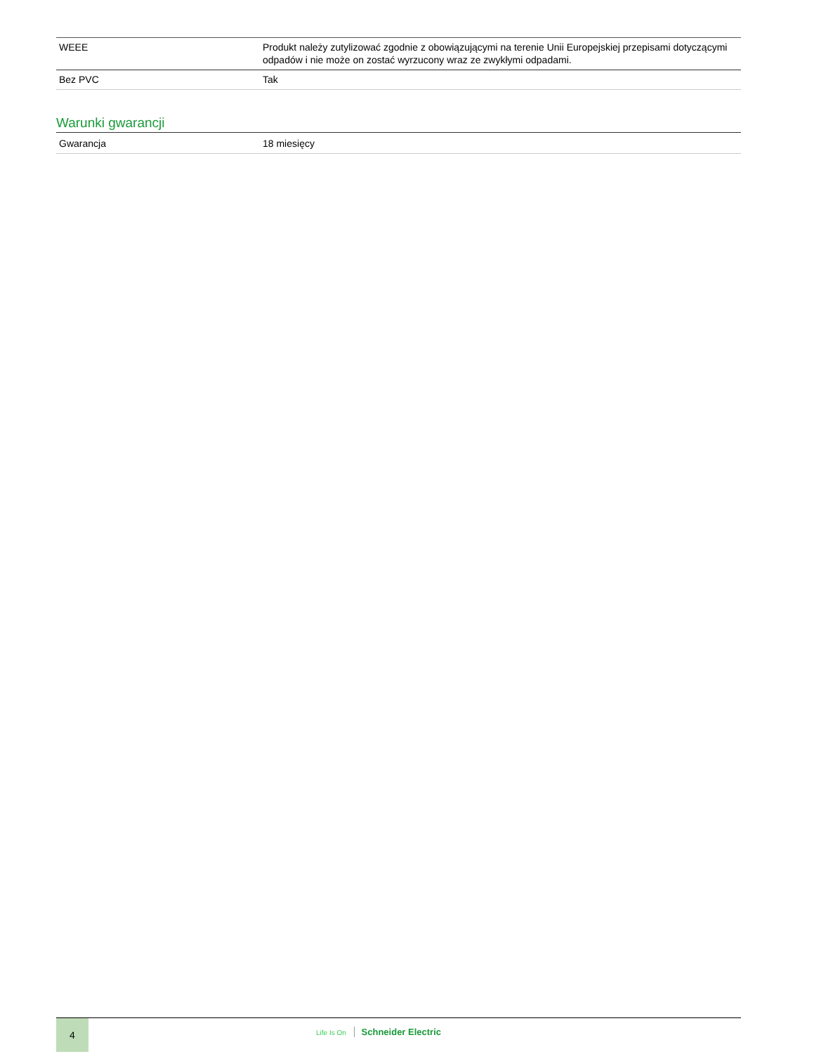| WEEE | Produkt należy zutylizować zgodnie z obowiązującymi na terenie Unii Europejskiej przepisami dotyczącymi odpadów i nie może on zostać wyrzucony wraz ze zwykłymi odpadami. |
| Bez PVC | Tak |
Warunki gwarancji
| Gwarancja | 18 miesięcy |
4
Life Is On Schneider Electric